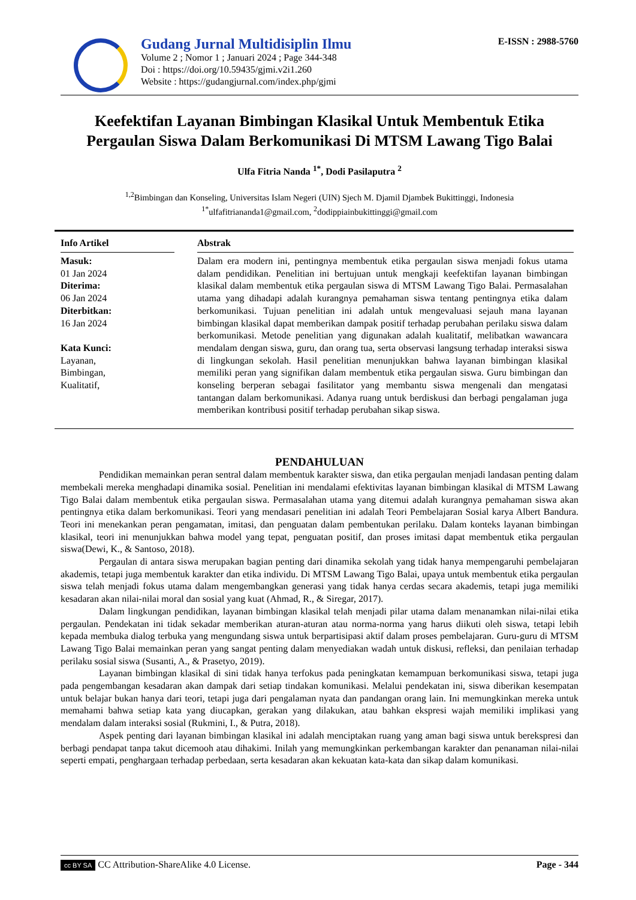Gudang Jurnal Multidisiplin Ilmu
Volume 2 ; Nomor 1 ; Januari 2024 ; Page 344-348
Doi : https://doi.org/10.59435/gjmi.v2i1.260
Website : https://gudangjurnal.com/index.php/gjmi
E-ISSN : 2988-5760
Keefektifan Layanan Bimbingan Klasikal Untuk Membentuk Etika Pergaulan Siswa Dalam Berkomunikasi Di MTSM Lawang Tigo Balai
Ulfa Fitria Nanda <sup>1*</sup>, Dodi Pasilaputra <sup>2</sup>
<sup>1,2</sup>Bimbingan dan Konseling, Universitas Islam Negeri (UIN) Sjech M. Djamil Djambek Bukittinggi, Indonesia
<sup>1*</sup>ulfafitriananda1@gmail.com, <sup>2</sup>dodippiainbukittinggi@gmail.com
Info Artikel
Masuk:
01 Jan 2024
Diterima:
06 Jan 2024
Diterbitkan:
16 Jan 2024
Kata Kunci:
Layanan,
Bimbingan,
Kualitatif,
Abstrak
Dalam era modern ini, pentingnya membentuk etika pergaulan siswa menjadi fokus utama dalam pendidikan. Penelitian ini bertujuan untuk mengkaji keefektifan layanan bimbingan klasikal dalam membentuk etika pergaulan siswa di MTSM Lawang Tigo Balai. Permasalahan utama yang dihadapi adalah kurangnya pemahaman siswa tentang pentingnya etika dalam berkomunikasi. Tujuan penelitian ini adalah untuk mengevaluasi sejauh mana layanan bimbingan klasikal dapat memberikan dampak positif terhadap perubahan perilaku siswa dalam berkomunikasi. Metode penelitian yang digunakan adalah kualitatif, melibatkan wawancara mendalam dengan siswa, guru, dan orang tua, serta observasi langsung terhadap interaksi siswa di lingkungan sekolah. Hasil penelitian menunjukkan bahwa layanan bimbingan klasikal memiliki peran yang signifikan dalam membentuk etika pergaulan siswa. Guru bimbingan dan konseling berperan sebagai fasilitator yang membantu siswa mengenali dan mengatasi tantangan dalam berkomunikasi. Adanya ruang untuk berdiskusi dan berbagi pengalaman juga memberikan kontribusi positif terhadap perubahan sikap siswa.
PENDAHULUAN
Pendidikan memainkan peran sentral dalam membentuk karakter siswa, dan etika pergaulan menjadi landasan penting dalam membekali mereka menghadapi dinamika sosial. Penelitian ini mendalami efektivitas layanan bimbingan klasikal di MTSM Lawang Tigo Balai dalam membentuk etika pergaulan siswa. Permasalahan utama yang ditemui adalah kurangnya pemahaman siswa akan pentingnya etika dalam berkomunikasi. Teori yang mendasari penelitian ini adalah Teori Pembelajaran Sosial karya Albert Bandura. Teori ini menekankan peran pengamatan, imitasi, dan penguatan dalam pembentukan perilaku. Dalam konteks layanan bimbingan klasikal, teori ini menunjukkan bahwa model yang tepat, penguatan positif, dan proses imitasi dapat membentuk etika pergaulan siswa(Dewi, K., & Santoso, 2018).
Pergaulan di antara siswa merupakan bagian penting dari dinamika sekolah yang tidak hanya mempengaruhi pembelajaran akademis, tetapi juga membentuk karakter dan etika individu. Di MTSM Lawang Tigo Balai, upaya untuk membentuk etika pergaulan siswa telah menjadi fokus utama dalam mengembangkan generasi yang tidak hanya cerdas secara akademis, tetapi juga memiliki kesadaran akan nilai-nilai moral dan sosial yang kuat (Ahmad, R., & Siregar, 2017).
Dalam lingkungan pendidikan, layanan bimbingan klasikal telah menjadi pilar utama dalam menanamkan nilai-nilai etika pergaulan. Pendekatan ini tidak sekadar memberikan aturan-aturan atau norma-norma yang harus diikuti oleh siswa, tetapi lebih kepada membuka dialog terbuka yang mengundang siswa untuk berpartisipasi aktif dalam proses pembelajaran. Guru-guru di MTSM Lawang Tigo Balai memainkan peran yang sangat penting dalam menyediakan wadah untuk diskusi, refleksi, dan penilaian terhadap perilaku sosial siswa (Susanti, A., & Prasetyo, 2019).
Layanan bimbingan klasikal di sini tidak hanya terfokus pada peningkatan kemampuan berkomunikasi siswa, tetapi juga pada pengembangan kesadaran akan dampak dari setiap tindakan komunikasi. Melalui pendekatan ini, siswa diberikan kesempatan untuk belajar bukan hanya dari teori, tetapi juga dari pengalaman nyata dan pandangan orang lain. Ini memungkinkan mereka untuk memahami bahwa setiap kata yang diucapkan, gerakan yang dilakukan, atau bahkan ekspresi wajah memiliki implikasi yang mendalam dalam interaksi sosial (Rukmini, I., & Putra, 2018).
Aspek penting dari layanan bimbingan klasikal ini adalah menciptakan ruang yang aman bagi siswa untuk berekspresi dan berbagi pendapat tanpa takut dicemooh atau dihakimi. Inilah yang memungkinkan perkembangan karakter dan penanaman nilai-nilai seperti empati, penghargaan terhadap perbedaan, serta kesadaran akan kekuatan kata-kata dan sikap dalam komunikasi.
cc BY SA CC Attribution-ShareAlike 4.0 License.
Page - 344